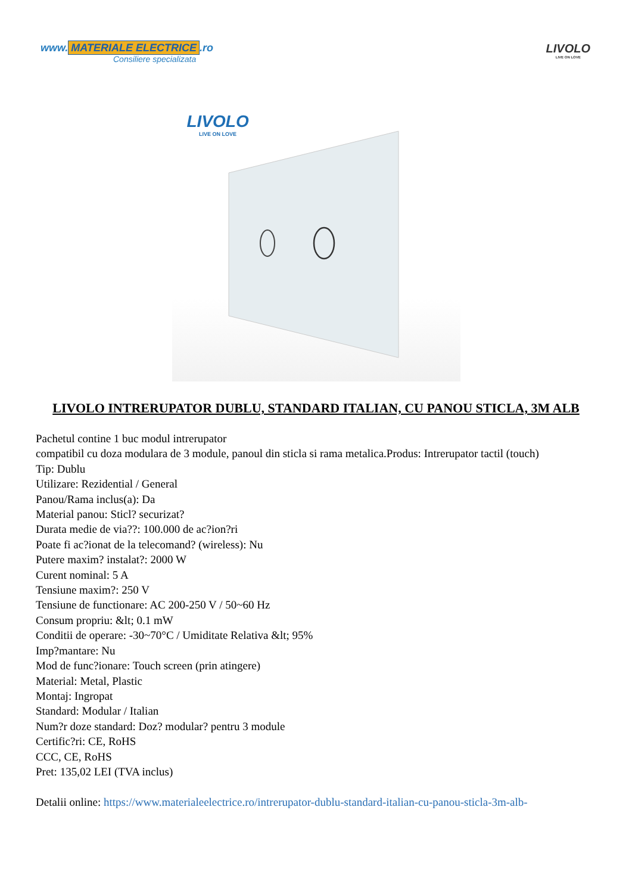www. MATERIALE ELECTRICE.ro
Consiliere specializata
LIVOLO
LIVE ON LOVE
LIVOLO
LIVE ON LOVE
LIVOLO INTRERUPATOR DUBLU, STANDARD ITALIAN, CU PANOU STICLA, 3M ALB
Pachetul contine 1 buc modul intrerupator
compatibil cu doza modulara de 3 module, panoul din sticla si rama metalica.Produs: Intrerupator tactil (touch)
Tip: Dublu
Utilizare: Rezidential / General
Panou/Rama inclus(a): Da
Material panou: Sticl? securizat?
Durata medie de via??: 100.000 de ac?ion?ri
Poate fi ac?ionat de la telecomand? (wireless): Nu
Putere maxim? instalat?: 2000 W
Curent nominal: 5 A
Tensiune maxim?: 250 V
Tensiune de functionare: AC 200-250 V / 50~60 Hz
Consum propriu: &lt; 0.1 mW
Conditii de operare: -30~70°C / Umiditate Relativa &lt; 95%
Imp?mantare: Nu
Mod de func?ionare: Touch screen (prin atingere)
Material: Metal, Plastic
Montaj: Ingropat
Standard: Modular / Italian
Num?r doze standard: Doz? modular? pentru 3 module
Certific?ri: CE, RoHS
CCC, CE, RoHS
Pret: 135,02 LEI (TVA inclus)
Detalii online: https://www.materialeelectrice.ro/intrerupator-dublu-standard-italian-cu-panou-sticla-3m-alb-